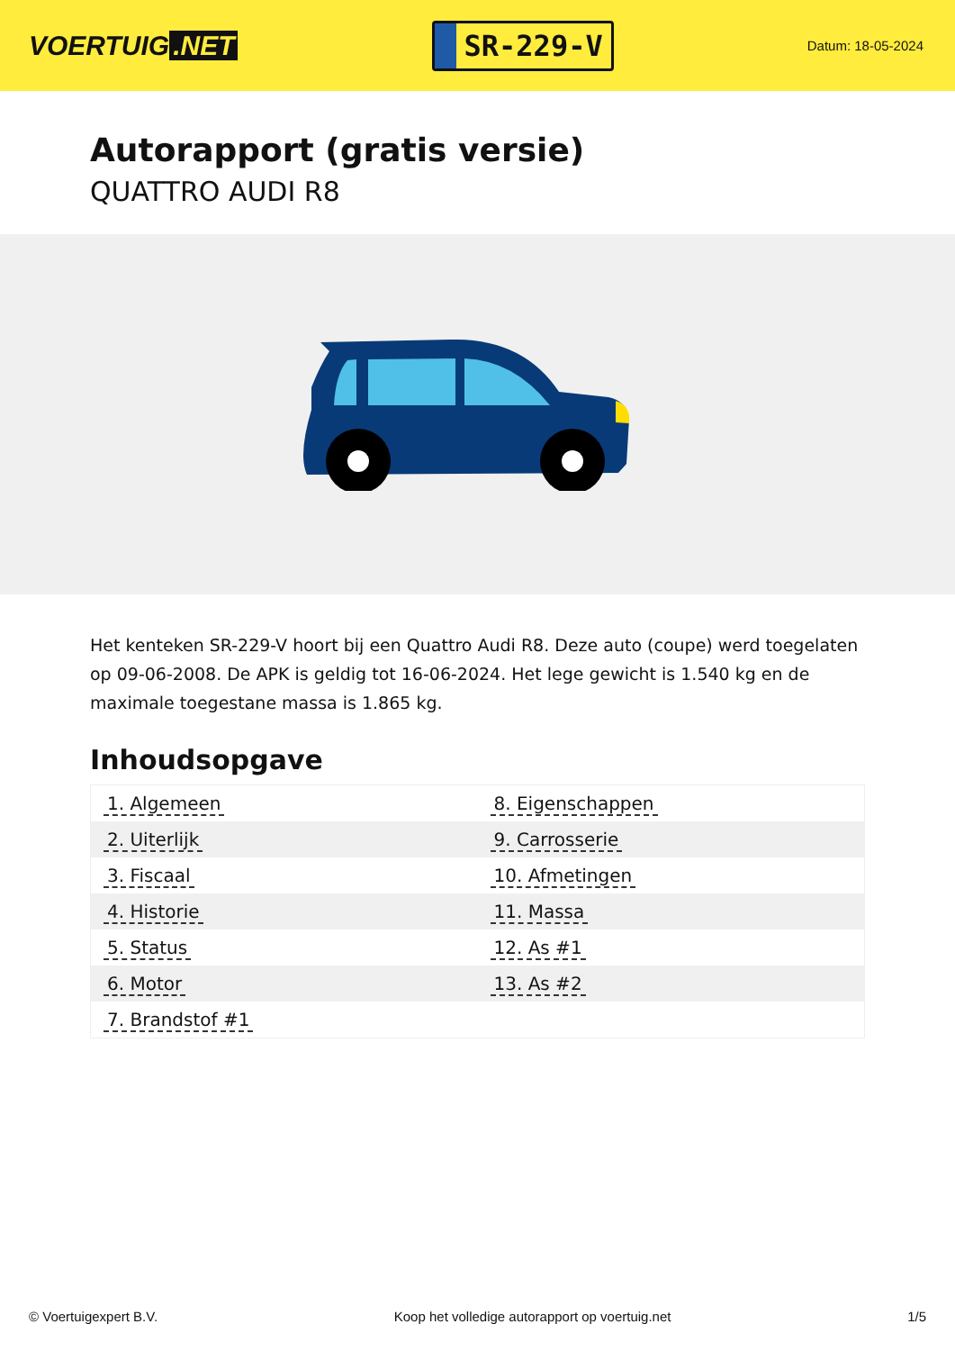VOERTUIG.NET
SR-229-V
Datum: 18-05-2024
Autorapport (gratis versie)
QUATTRO AUDI R8
Het kenteken SR-229-V hoort bij een Quattro Audi R8. Deze auto (coupe) werd toegelaten op 09-06-2008. De APK is geldig tot 16-06-2024. Het lege gewicht is 1.540 kg en de maximale toegestane massa is 1.865 kg.
Inhoudsopgave
| 1. Algemeen | 8. Eigenschappen |
| 2. Uiterlijk | 9. Carrosserie |
| 3. Fiscaal | 10. Afmetingen |
| 4. Historie | 11. Massa |
| 5. Status | 12. As #1 |
| 6. Motor | 13. As #2 |
| 7. Brandstof #1 | |
© Voertuigexpert B.V. Koop het volledige autorapport op voertuig.net 1/5